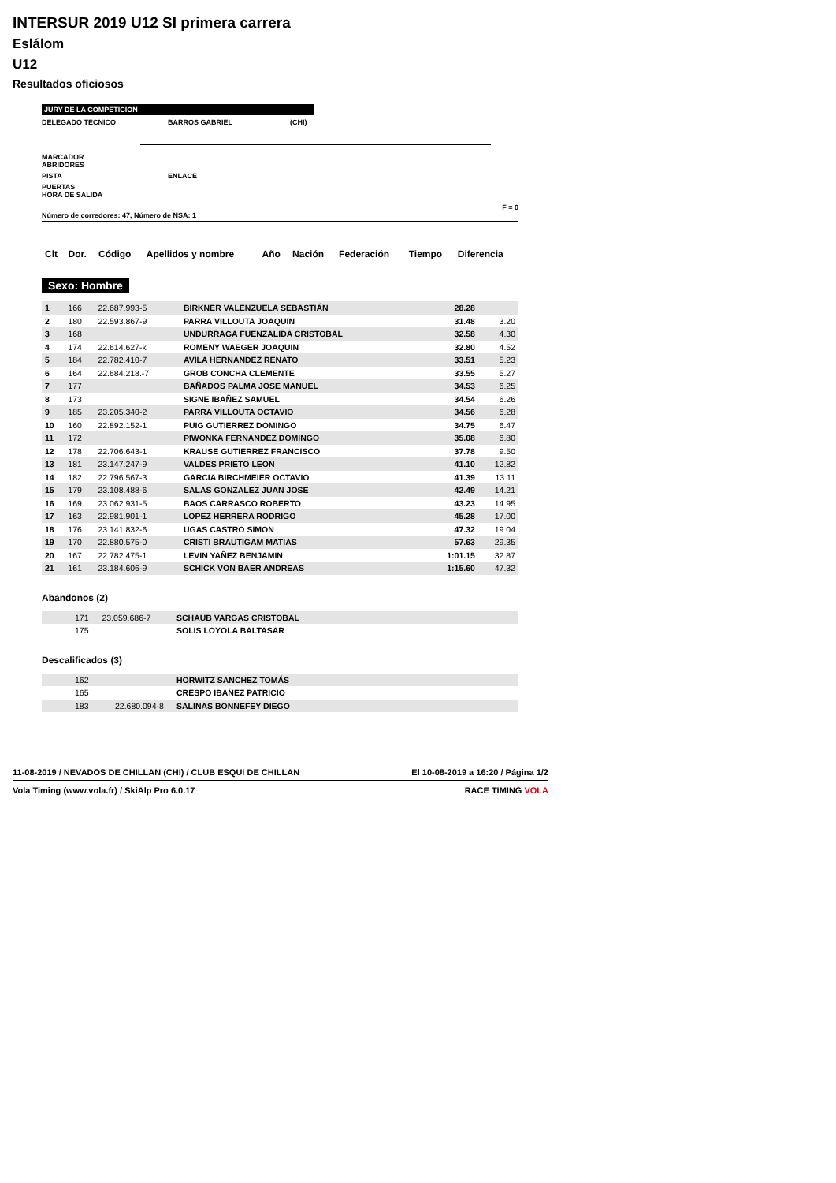INTERSUR 2019 U12 SI primera carrera
Eslálom
U12
Resultados oficiosos
JURY DE LA COMPETICION
DELEGADO TECNICO BARROS GABRIEL (CHI)
MARCADOR
ABRIDORES
PISTA ENLACE
PUERTAS
HORA DE SALIDA
F = 0
Número de corredores: 47, Número de NSA: 1
| Clt | Dor. | Código | Apellidos y nombre | Año | Nación | Federación | Tiempo | Diferencia |
| --- | --- | --- | --- | --- | --- | --- | --- | --- |
Sexo: Hombre
| 1 | 166 | 22.687.993-5 | BIRKNER VALENZUELA SEBASTIÁN | 28.28 | |
| 2 | 180 | 22.593.867-9 | PARRA VILLOUTA JOAQUIN | 31.48 | 3.20 |
| 3 | 168 | | UNDURRAGA FUENZALIDA CRISTOBAL | 32.58 | 4.30 |
| 4 | 174 | 22.614.627-k | ROMENY WAEGER JOAQUIN | 32.80 | 4.52 |
| 5 | 184 | 22.782.410-7 | AVILA HERNANDEZ RENATO | 33.51 | 5.23 |
| 6 | 164 | 22.684.218.-7 | GROB CONCHA CLEMENTE | 33.55 | 5.27 |
| 7 | 177 | | BAÑADOS PALMA JOSE MANUEL | 34.53 | 6.25 |
| 8 | 173 | | SIGNE IBAÑEZ SAMUEL | 34.54 | 6.26 |
| 9 | 185 | 23.205.340-2 | PARRA VILLOUTA OCTAVIO | 34.56 | 6.28 |
| 10 | 160 | 22.892.152-1 | PUIG GUTIERREZ DOMINGO | 34.75 | 6.47 |
| 11 | 172 | | PIWONKA FERNANDEZ DOMINGO | 35.08 | 6.80 |
| 12 | 178 | 22.706.643-1 | KRAUSE GUTIERREZ FRANCISCO | 37.78 | 9.50 |
| 13 | 181 | 23.147.247-9 | VALDES PRIETO LEON | 41.10 | 12.82 |
| 14 | 182 | 22.796.567-3 | GARCIA BIRCHMEIER OCTAVIO | 41.39 | 13.11 |
| 15 | 179 | 23.108.488-6 | SALAS GONZALEZ JUAN JOSE | 42.49 | 14.21 |
| 16 | 169 | 23.062.931-5 | BAOS CARRASCO ROBERTO | 43.23 | 14.95 |
| 17 | 163 | 22.981.901-1 | LOPEZ HERRERA RODRIGO | 45.28 | 17.00 |
| 18 | 176 | 23.141.832-6 | UGAS CASTRO SIMON | 47.32 | 19.04 |
| 19 | 170 | 22.880.575-0 | CRISTI BRAUTIGAM MATIAS | 57.63 | 29.35 |
| 20 | 167 | 22.782.475-1 | LEVIN YAÑEZ BENJAMIN | 1:01.15 | 32.87 |
| 21 | 161 | 23.184.606-9 | SCHICK VON BAER ANDREAS | 1:15.60 | 47.32 |
Abandonos (2)
| | 171 | 23.059.686-7 | SCHAUB VARGAS CRISTOBAL |
| | 175 | | SOLIS LOYOLA BALTASAR |
Descalificados (3)
| | 162 | | HORWITZ SANCHEZ TOMÁS |
| | 165 | | CRESPO IBAÑEZ PATRICIO |
| | 183 | 22.680.094-8 | SALINAS BONNEFEY DIEGO |
11-08-2019 / NEVADOS DE CHILLAN (CHI) / CLUB ESQUI DE CHILLAN El 10-08-2019 a 16:20 / Página 1/2
Vola Timing (www.vola.fr) / SkiAlp Pro 6.0.17 RACE TIMING VOLA